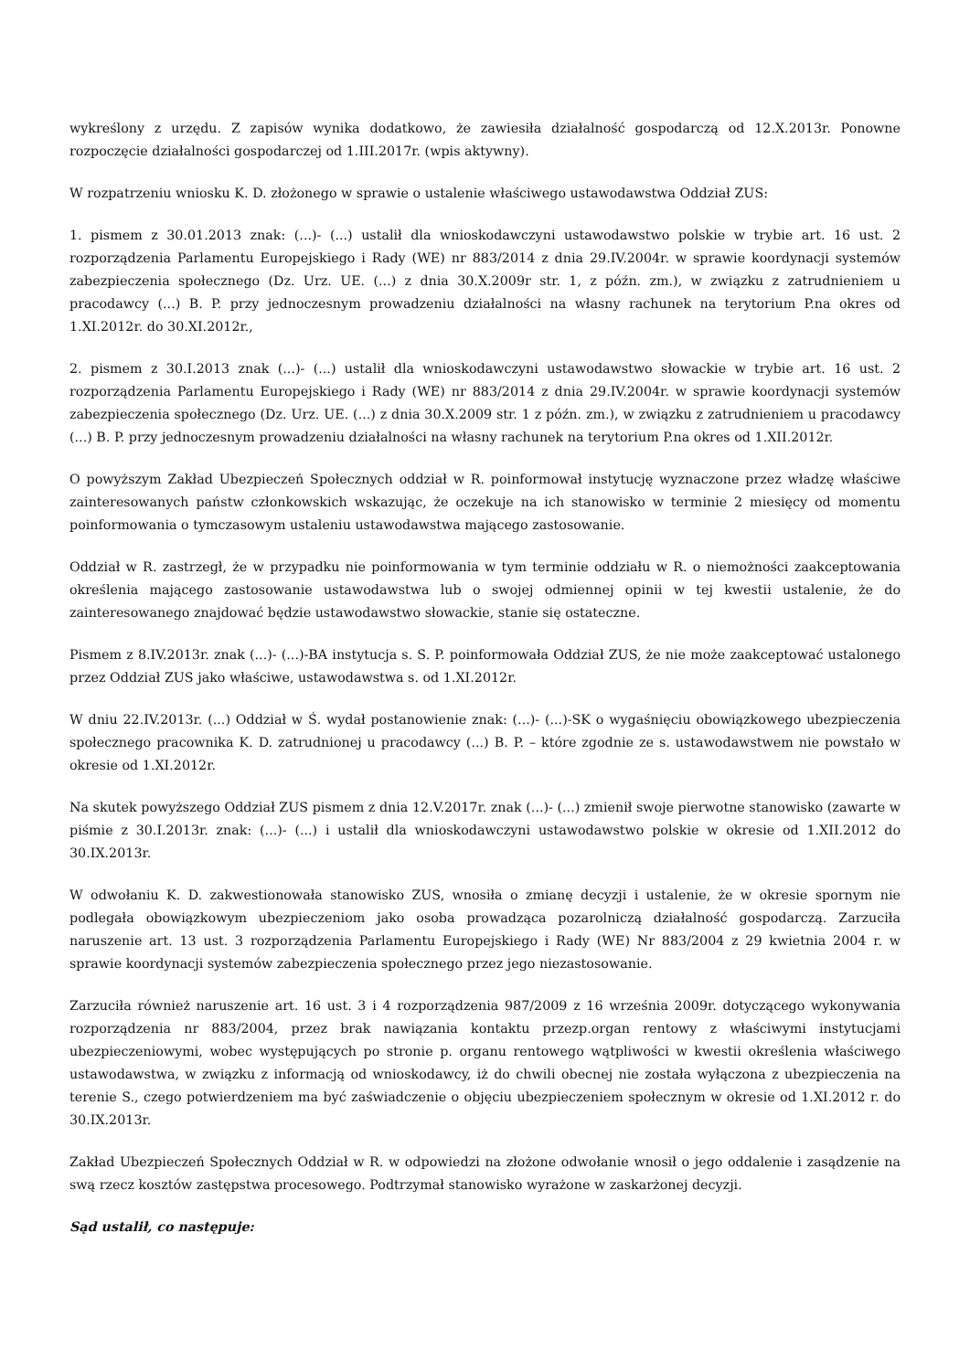wykreślony z urzędu. Z zapisów wynika dodatkowo, że zawiesiła działalność gospodarczą od 12.X.2013r. Ponowne rozpoczęcie działalności gospodarczej od 1.III.2017r. (wpis aktywny).
W rozpatrzeniu wniosku K. D. złożonego w sprawie o ustalenie właściwego ustawodawstwa Oddział ZUS:
1. pismem z 30.01.2013 znak: (...)- (...) ustalił dla wnioskodawczyni ustawodawstwo polskie w trybie art. 16 ust. 2 rozporządzenia Parlamentu Europejskiego i Rady (WE) nr 883/2014 z dnia 29.IV.2004r. w sprawie koordynacji systemów zabezpieczenia społecznego (Dz. Urz. UE. (...) z dnia 30.X.2009r str. 1, z późn. zm.), w związku z zatrudnieniem u pracodawcy (...) B. P. przy jednoczesnym prowadzeniu działalności na własny rachunek na terytorium P.na okres od 1.XI.2012r. do 30.XI.2012r.,
2. pismem z 30.I.2013 znak (...)- (...) ustalił dla wnioskodawczyni ustawodawstwo słowackie w trybie art. 16 ust. 2 rozporządzenia Parlamentu Europejskiego i Rady (WE) nr 883/2014 z dnia 29.IV.2004r. w sprawie koordynacji systemów zabezpieczenia społecznego (Dz. Urz. UE. (...) z dnia 30.X.2009 str. 1 z późn. zm.), w związku z zatrudnieniem u pracodawcy (...) B. P. przy jednoczesnym prowadzeniu działalności na własny rachunek na terytorium P.na okres od 1.XII.2012r.
O powyższym Zakład Ubezpieczeń Społecznych oddział w R. poinformował instytucję wyznaczone przez władzę właściwe zainteresowanych państw członkowskich wskazując, że oczekuje na ich stanowisko w terminie 2 miesięcy od momentu poinformowania o tymczasowym ustaleniu ustawodawstwa mającego zastosowanie.
Oddział w R. zastrzegł, że w przypadku nie poinformowania w tym terminie oddziału w R. o niemożności zaakceptowania określenia mającego zastosowanie ustawodawstwa lub o swojej odmiennej opinii w tej kwestii ustalenie, że do zainteresowanego znajdować będzie ustawodawstwo słowackie, stanie się ostateczne.
Pismem z 8.IV.2013r. znak (...)- (...)-BA instytucja s. S. P. poinformowała Oddział ZUS, że nie może zaakceptować ustalonego przez Oddział ZUS jako właściwe, ustawodawstwa s. od 1.XI.2012r.
W dniu 22.IV.2013r. (...) Oddział w Ś. wydał postanowienie znak: (...)- (...)-SK o wygaśnięciu obowiązkowego ubezpieczenia społecznego pracownika K. D. zatrudnionej u pracodawcy (...) B. P. – które zgodnie ze s. ustawodawstwem nie powstało w okresie od 1.XI.2012r.
Na skutek powyższego Oddział ZUS pismem z dnia 12.V.2017r. znak (...)- (...) zmienił swoje pierwotne stanowisko (zawarte w piśmie z 30.I.2013r. znak: (...)- (...) i ustalił dla wnioskodawczyni ustawodawstwo polskie w okresie od 1.XII.2012 do 30.IX.2013r.
W odwołaniu K. D. zakwestionowała stanowisko ZUS, wnosiła o zmianę decyzji i ustalenie, że w okresie spornym nie podlegała obowiązkowym ubezpieczeniom jako osoba prowadząca pozarolniczą działalność gospodarczą. Zarzuciła naruszenie art. 13 ust. 3 rozporządzenia Parlamentu Europejskiego i Rady (WE) Nr 883/2004 z 29 kwietnia 2004 r. w sprawie koordynacji systemów zabezpieczenia społecznego przez jego niezastosowanie.
Zarzuciła również naruszenie art. 16 ust. 3 i 4 rozporządzenia 987/2009 z 16 września 2009r. dotyczącego wykonywania rozporządzenia nr 883/2004, przez brak nawiązania kontaktu przezp.organ rentowy z właściwymi instytucjami ubezpieczeniowymi, wobec występujących po stronie p. organu rentowego wątpliwości w kwestii określenia właściwego ustawodawstwa, w związku z informacją od wnioskodawcy, iż do chwili obecnej nie została wyłączona z ubezpieczenia na terenie S., czego potwierdzeniem ma być zaświadczenie o objęciu ubezpieczeniem społecznym w okresie od 1.XI.2012 r. do 30.IX.2013r.
Zakład Ubezpieczeń Społecznych Oddział w R. w odpowiedzi na złożone odwołanie wnosił o jego oddalenie i zasądzenie na swą rzecz kosztów zastępstwa procesowego. Podtrzymał stanowisko wyrażone w zaskarżonej decyzji.
Sąd ustalił, co następuje: